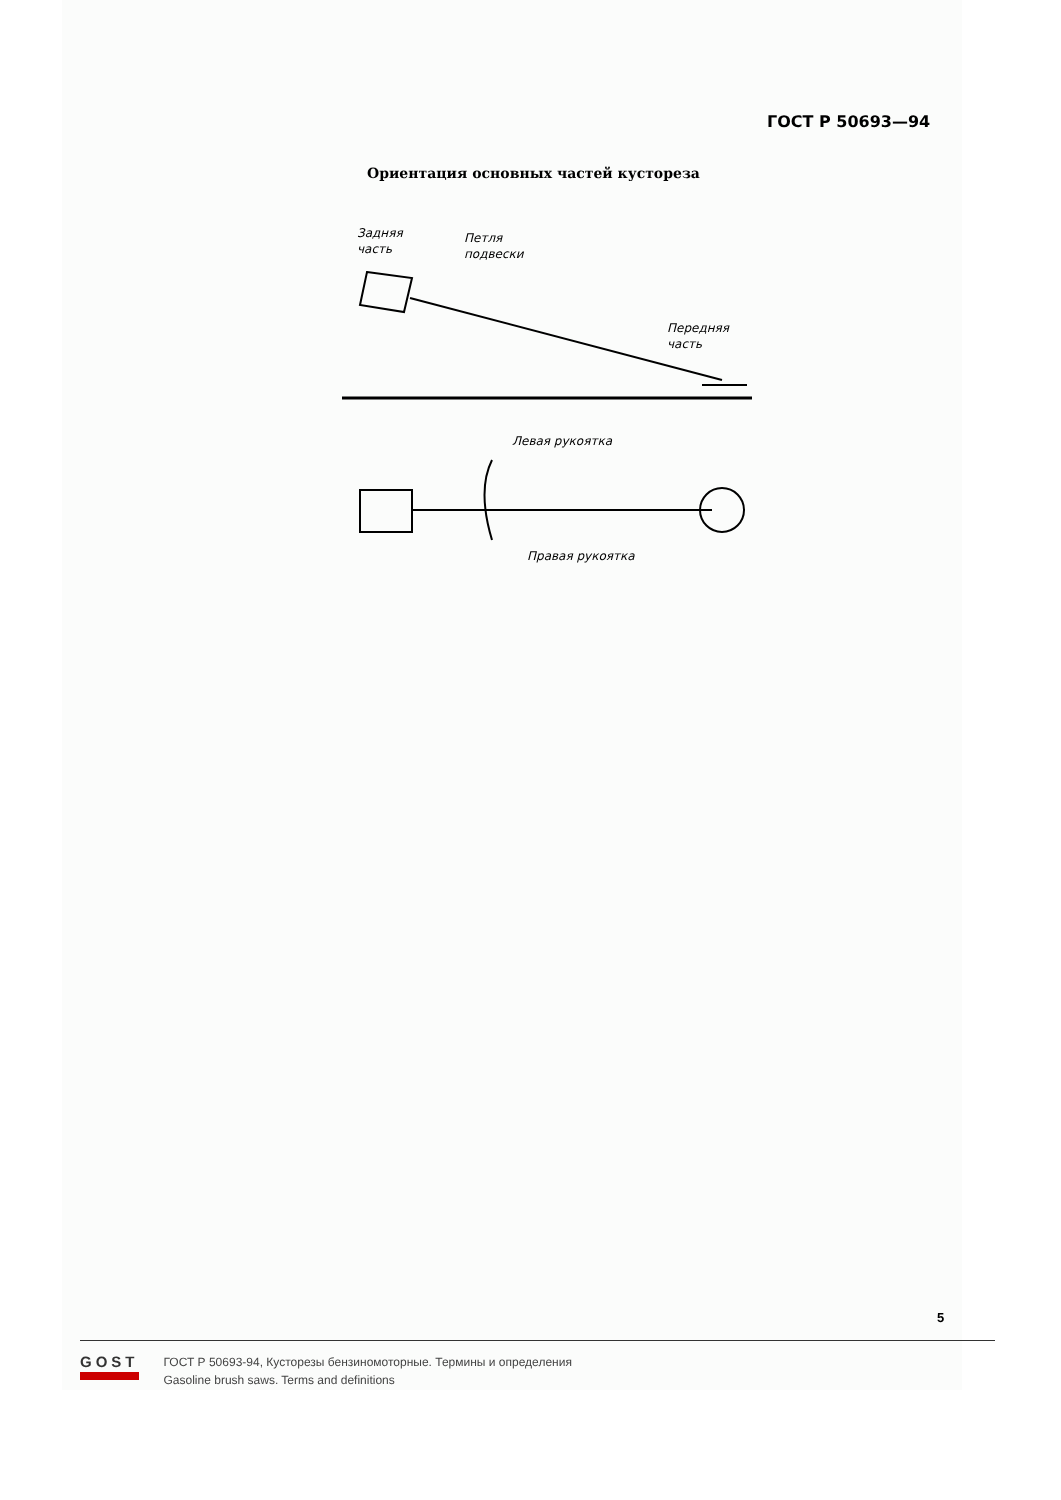ГОСТ Р 50693—94
Ориентация основных частей кустореза
Задняя
часть
Петля
подвески
Передняя
часть
Левая рукоятка
Правая рукоятка
5
GOST
ГОСТ Р 50693-94, Кусторезы бензиномоторные. Термины и определения
Gasoline brush saws. Terms and definitions